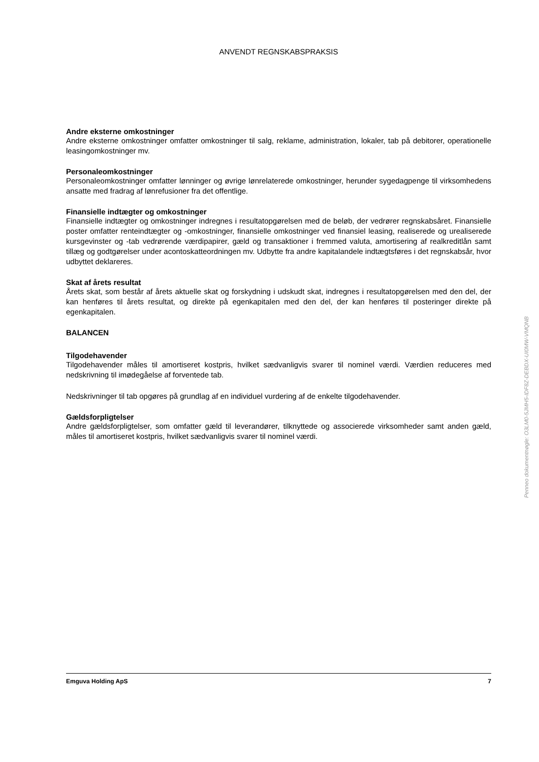ANVENDT REGNSKABSPRAKSIS
Andre eksterne omkostninger
Andre eksterne omkostninger omfatter omkostninger til salg, reklame, administration, lokaler, tab på debitorer, operationelle leasingomkostninger mv.
Personaleomkostninger
Personaleomkostninger omfatter lønninger og øvrige lønrelaterede omkostninger, herunder sygedagpenge til virksomhedens ansatte med fradrag af lønrefusioner fra det offentlige.
Finansielle indtægter og omkostninger
Finansielle indtægter og omkostninger indregnes i resultatopgørelsen med de beløb, der vedrører regnskabsåret. Finansielle poster omfatter renteindtægter og -omkostninger, finansielle omkostninger ved finansiel leasing, realiserede og urealiserede kursgevinster og -tab vedrørende værdipapirer, gæld og transaktioner i fremmed valuta, amortisering af realkreditlån samt tillæg og godtgørelser under acontoskatteordningen mv. Udbytte fra andre kapitalandele indtægtsføres i det regnskabsår, hvor udbyttet deklareres.
Skat af årets resultat
Årets skat, som består af årets aktuelle skat og forskydning i udskudt skat, indregnes i resultatopgørelsen med den del, der kan henføres til årets resultat, og direkte på egenkapitalen med den del, der kan henføres til posteringer direkte på egenkapitalen.
BALANCEN
Tilgodehavender
Tilgodehavender måles til amortiseret kostpris, hvilket sædvanligvis svarer til nominel værdi. Værdien reduceres med nedskrivning til imødegåelse af forventede tab.
Nedskrivninger til tab opgøres på grundlag af en individuel vurdering af de enkelte tilgodehavender.
Gældsforpligtelser
Andre gældsforpligtelser, som omfatter gæld til leverandører, tilknyttede og associerede virksomheder samt anden gæld, måles til amortiseret kostpris, hvilket sædvanligvis svarer til nominel værdi.
Penneo dokumentnøgle: O3LM0-5JMH5-IDF8Z-DEBDX-UI0MW-VMQNB
Emguva Holding ApS 7